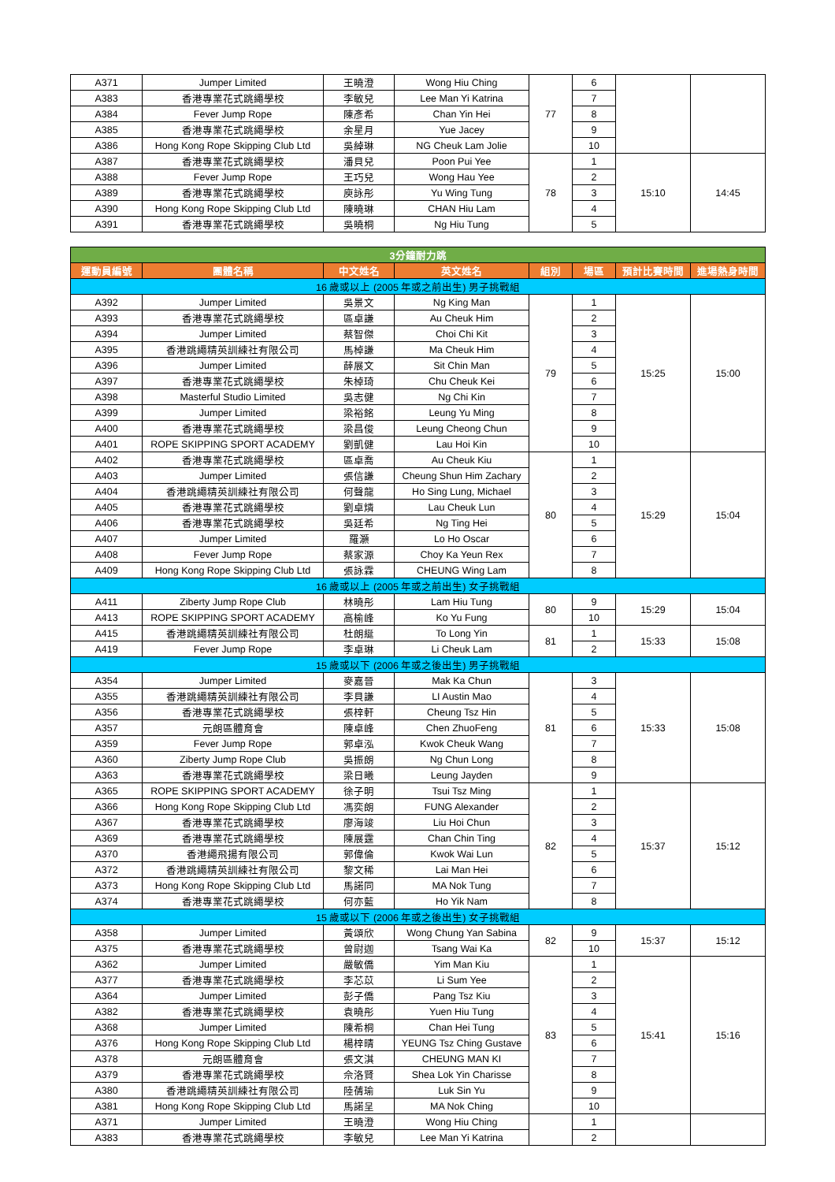| A371 | Jumper Limited | 王曉澄 | Wong Hiu Ching | 77 | 6 | | |
| A383 | 香港專業花式跳繩學校 | 李敏兒 | Lee Man Yi Katrina | | 7 | | |
| A384 | Fever Jump Rope | 陳彥希 | Chan Yin Hei | | 8 | | |
| A385 | 香港專業花式跳繩學校 | 余星月 | Yue Jacey | | 9 | | |
| A386 | Hong Kong Rope Skipping Club Ltd | 吳綽琳 | NG Cheuk Lam Jolie | | 10 | | |
| A387 | 香港專業花式跳繩學校 | 潘貝兒 | Poon Pui Yee | 78 | 1 | 15:10 | 14:45 |
| A388 | Fever Jump Rope | 王巧兒 | Wong Hau Yee | | 2 | | |
| A389 | 香港專業花式跳繩學校 | 庾詠彤 | Yu Wing Tung | | 3 | | |
| A390 | Hong Kong Rope Skipping Club Ltd | 陳曉琳 | CHAN Hiu Lam | | 4 | | |
| A391 | 香港專業花式跳繩學校 | 吳曉桐 | Ng Hiu Tung | | 5 | | |
| 3分鐘耐力跳 | | | | | | | |
| 運動員編號 | 團體名稱 | 中文姓名 | 英文姓名 | 組別 | 場區 | 預計比賽時間 | 進場熱身時間 |
| 16 歲或以上 (2005 年或之前出生) 男子挑戰組 | | | | | | | |
| A392 | Jumper Limited | 吳景文 | Ng King Man | 79 | 1 | 15:25 | 15:00 |
| A393 | 香港專業花式跳繩學校 | 區卓謙 | Au Cheuk Him | | 2 | | |
| A394 | Jumper Limited | 蔡智傑 | Choi Chi Kit | | 3 | | |
| A395 | 香港跳繩精英訓練社有限公司 | 馬棹謙 | Ma Cheuk Him | | 4 | | |
| A396 | Jumper Limited | 薛展文 | Sit Chin Man | | 5 | | |
| A397 | 香港專業花式跳繩學校 | 朱棹琦 | Chu Cheuk Kei | | 6 | | |
| A398 | Masterful Studio Limited | 吳志健 | Ng Chi Kin | | 7 | | |
| A399 | Jumper Limited | 梁裕銘 | Leung Yu Ming | | 8 | | |
| A400 | 香港專業花式跳繩學校 | 梁昌俊 | Leung Cheong Chun | | 9 | | |
| A401 | ROPE SKIPPING SPORT ACADEMY | 劉凱健 | Lau Hoi Kin | | 10 | | |
| A402 | 香港專業花式跳繩學校 | 區卓喬 | Au Cheuk Kiu | 80 | 1 | 15:29 | 15:04 |
| A403 | Jumper Limited | 張信謙 | Cheung Shun Him Zachary | | 2 | | |
| A404 | 香港跳繩精英訓練社有限公司 | 何聲龍 | Ho Sing Lung, Michael | | 3 | | |
| A405 | 香港專業花式跳繩學校 | 劉卓燐 | Lau Cheuk Lun | | 4 | | |
| A406 | 香港專業花式跳繩學校 | 吳廷希 | Ng Ting Hei | | 5 | | |
| A407 | Jumper Limited | 羅灝 | Lo Ho Oscar | | 6 | | |
| A408 | Fever Jump Rope | 蔡家源 | Choy Ka Yeun Rex | | 7 | | |
| A409 | Hong Kong Rope Skipping Club Ltd | 張詠霖 | CHEUNG Wing Lam | | 8 | | |
| 16 歲或以上 (2005 年或之前出生) 女子挑戰組 | | | | | | | |
| A411 | Ziberty Jump Rope Club | 林曉彤 | Lam Hiu Tung | 80 | 9 | 15:29 | 15:04 |
| A413 | ROPE SKIPPING SPORT ACADEMY | 高榆峰 | Ko Yu Fung | | 10 | | |
| A415 | 香港跳繩精英訓練社有限公司 | 杜朗綖 | To Long Yin | 81 | 1 | 15:33 | 15:08 |
| A419 | Fever Jump Rope | 李卓琳 | Li Cheuk Lam | | 2 | | |
| 15 歲或以下 (2006 年或之後出生) 男子挑戰組 | | | | | | | |
| A354 | Jumper Limited | 麥嘉晉 | Mak Ka Chun | 81 | 3 | 15:33 | 15:08 |
| A355 | 香港跳繩精英訓練社有限公司 | 李貝謙 | LI Austin Mao | | 4 | | |
| A356 | 香港專業花式跳繩學校 | 張梓軒 | Cheung Tsz Hin | | 5 | | |
| A357 | 元朗區體育會 | 陳卓峰 | Chen ZhuoFeng | | 6 | | |
| A359 | Fever Jump Rope | 郭卓泓 | Kwok Cheuk Wang | | 7 | | |
| A360 | Ziberty Jump Rope Club | 吳振朗 | Ng Chun Long | | 8 | | |
| A363 | 香港專業花式跳繩學校 | 梁日曦 | Leung Jayden | | 9 | | |
| A365 | ROPE SKIPPING SPORT ACADEMY | 徐子明 | Tsui Tsz Ming | 82 | 1 | 15:37 | 15:12 |
| A366 | Hong Kong Rope Skipping Club Ltd | 馮奕朗 | FUNG Alexander | | 2 | | |
| A367 | 香港專業花式跳繩學校 | 廖海竣 | Liu Hoi Chun | | 3 | | |
| A369 | 香港專業花式跳繩學校 | 陳展霆 | Chan Chin Ting | | 4 | | |
| A370 | 香港繩飛揚有限公司 | 郭偉倫 | Kwok Wai Lun | | 5 | | |
| A372 | 香港跳繩精英訓練社有限公司 | 黎文稀 | Lai Man Hei | | 6 | | |
| A373 | Hong Kong Rope Skipping Club Ltd | 馬諾同 | MA Nok Tung | | 7 | | |
| A374 | 香港專業花式跳繩學校 | 何亦藍 | Ho Yik Nam | | 8 | | |
| 15 歲或以下 (2006 年或之後出生) 女子挑戰組 | | | | | | | |
| A358 | Jumper Limited | 黃頌欣 | Wong Chung Yan Sabina | 82 | 9 | 15:37 | 15:12 |
| A375 | 香港專業花式跳繩學校 | 曾尉迦 | Tsang Wai Ka | | 10 | | |
| A362 | Jumper Limited | 嚴敏僑 | Yim Man Kiu | 83 | 1 | 15:41 | 15:16 |
| A377 | 香港專業花式跳繩學校 | 李芯苡 | Li Sum Yee | | 2 | | |
| A364 | Jumper Limited | 彭子僑 | Pang Tsz Kiu | | 3 | | |
| A382 | 香港專業花式跳繩學校 | 袁曉彤 | Yuen Hiu Tung | | 4 | | |
| A368 | Jumper Limited | 陳希桐 | Chan Hei Tung | | 5 | | |
| A376 | Hong Kong Rope Skipping Club Ltd | 楊梓晴 | YEUNG Tsz Ching Gustave | | 6 | | |
| A378 | 元朗區體育會 | 張文淇 | CHEUNG MAN KI | | 7 | | |
| A379 | 香港專業花式跳繩學校 | 佘洛賢 | Shea Lok Yin Charisse | | 8 | | |
| A380 | 香港跳繩精英訓練社有限公司 | 陸蒨瑜 | Luk Sin Yu | | 9 | | |
| A381 | Hong Kong Rope Skipping Club Ltd | 馬諾呈 | MA Nok Ching | | 10 | | |
| A371 | Jumper Limited | 王曉澄 | Wong Hiu Ching | | 1 | | |
| A383 | 香港專業花式跳繩學校 | 李敏兒 | Lee Man Yi Katrina | | 2 | | |